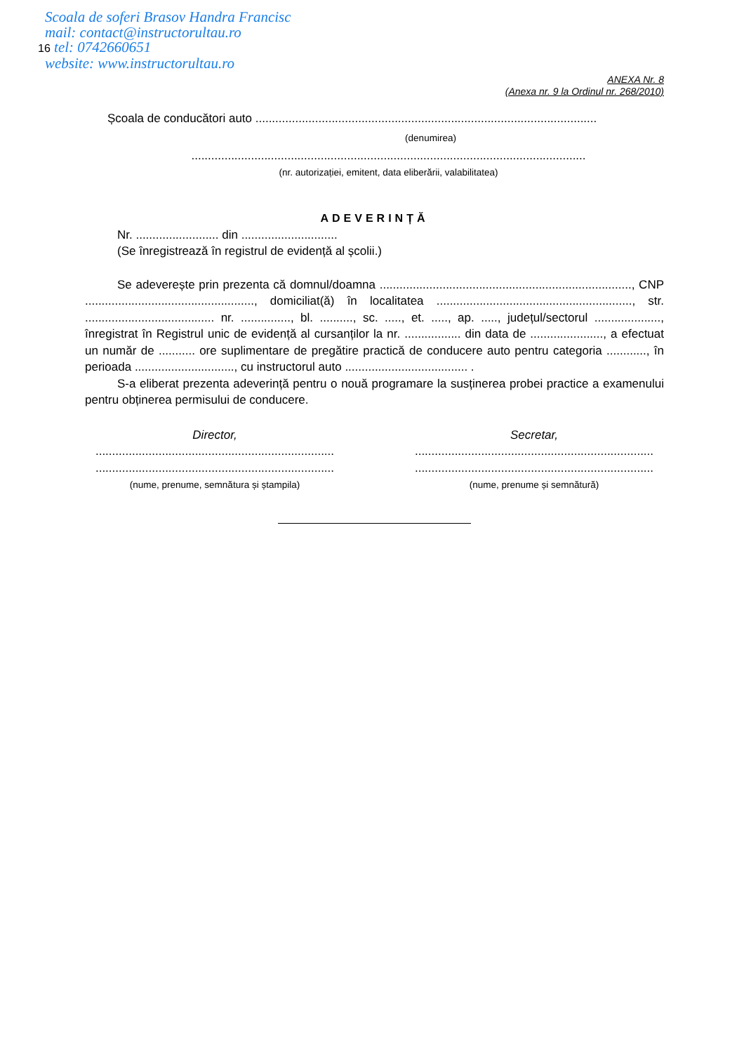Scoala de soferi Brasov Handra Francisc
mail: contact@instructorultau.ro
16 tel: 0742660651
website: www.instructorultau.ro
ANEXA Nr. 8
(Anexa nr. 9 la Ordinul nr. 268/2010)
Școala de conducători auto .......................................................................................................
(denumirea)
.......................................................................................................................
(nr. autorizației, emitent, data eliberării, valabilitatea)
ADEVERINȚĂ
Nr. ......................... din .............................
(Se înregistrează în registrul de evidență al școlii.)
Se adeverește prin prezenta că domnul/doamna ............................................................................, CNP ..................................................., domiciliat(ă) în localitatea ..........................................................., str. ....................................... nr. ..............., bl. .........., sc. ....., et. ....., ap. ....., județul/sectorul ...................., înregistrat în Registrul unic de evidență al cursanților la nr. ................. din data de ......................, a efectuat un număr de ........... ore suplimentare de pregătire practică de conducere auto pentru categoria ............, în perioada .............................., cu instructorul auto ..................................... .
S-a eliberat prezenta adeverință pentru o nouă programare la susținerea probei practice a examenului pentru obținerea permisului de conducere.
Director,
........................................................................
........................................................................
(nume, prenume, semnătura și ștampila)
Secretar,
........................................................................
........................................................................
(nume, prenume și semnătură)